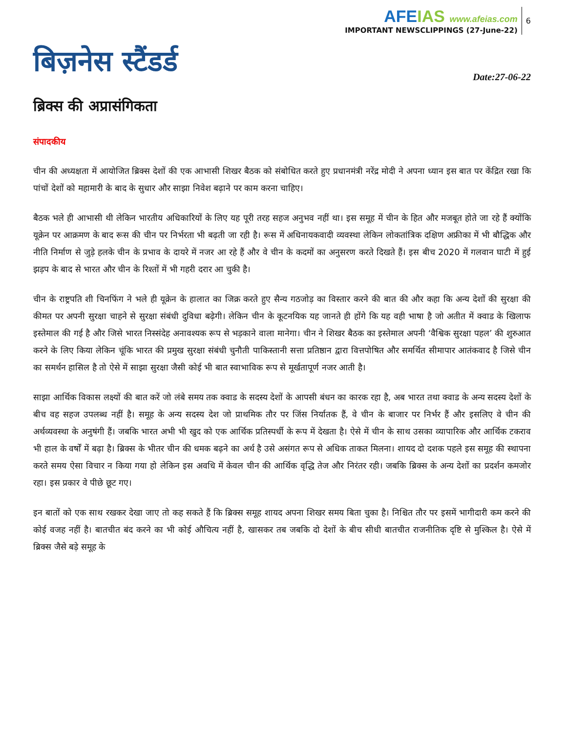AFEIAS www.afeias.com
IMPORTANT NEWSCLIPPINGS (27-June-22)
6
बिज़नेस स्टैंडर्ड
Date:27-06-22
ब्रिक्स की अप्रासंगिकता
संपादकीय
चीन की अध्यक्षता में आयोजित ब्रिक्स देशों की एक आभासी शिखर बैठक को संबोधित करते हुए प्रधानमंत्री नरेंद्र मोदी ने अपना ध्यान इस बात पर केंद्रित रखा कि पांचों देशों को महामारी के बाद के सुधार और साझा निवेश बढ़ाने पर काम करना चाहिए।
बैठक भले ही आभासी थी लेकिन भारतीय अधिकारियों के लिए यह पूरी तरह सहज अनुभव नहीं था। इस समूह में चीन के हित और मजबूत होते जा रहे हैं क्योंकि यूक्रेन पर आक्रमण के बाद रूस की चीन पर निर्भरता भी बढ़ती जा रही है। रूस में अधिनायकवादी व्यवस्था लेकिन लोकतांत्रिक दक्षिण अफ्रीका में भी बौद्धिक और नीति निर्माण से जुड़े हलके चीन के प्रभाव के दायरे में नजर आ रहे हैं और वे चीन के कदमों का अनुसरण करते दिखते हैं। इस बीच 2020 में गलवान घाटी में हुई झड़प के बाद से भारत और चीन के रिश्तों में भी गहरी दरार आ चुकी है।
चीन के राष्ट्रपति शी चिनफिंग ने भले ही यूक्रेन के हालात का जिक्र करते हुए सैन्य गठजोड़ का विस्तार करने की बात की और कहा कि अन्य देशों की सुरक्षा की कीमत पर अपनी सुरक्षा चाहने से सुरक्षा संबंधी दुविधा बढ़ेगी। लेकिन चीन के कूटनयिक यह जानते ही होंगे कि यह वही भाषा है जो अतीत में क्वाड के खिलाफ इस्तेमाल की गई है और जिसे भारत निस्संदेह अनावश्यक रूप से भड़काने वाला मानेगा। चीन ने शिखर बैठक का इस्तेमाल अपनी ‘वैश्विक सुरक्षा पहल’ की शुरुआत करने के लिए किया लेकिन चूंकि भारत की प्रमुख सुरक्षा संबंधी चुनौती पाकिस्तानी सत्ता प्रतिष्ठान द्वारा वित्तपोषित और समर्थित सीमापार आतंकवाद है जिसे चीन का समर्थन हासिल है तो ऐसे में साझा सुरक्षा जैसी कोई भी बात स्वाभाविक रूप से मूर्खतापूर्ण नजर आती है।
साझा आर्थिक विकास लक्ष्यों की बात करें जो लंबे समय तक क्वाड के सदस्य देशों के आपसी बंधन का कारक रहा है, अब भारत तथा क्वाड के अन्य सदस्य देशों के बीच वह सहज उपलब्ध नहीं है। समूह के अन्य सदस्य देश जो प्राथमिक तौर पर जिंस निर्यातक हैं, वे चीन के बाजार पर निर्भर हैं और इसलिए वे चीन की अर्थव्यवस्था के अनुषंगी हैं। जबकि भारत अभी भी खुद को एक आर्थिक प्रतिस्पर्धी के रूप में देखता है। ऐसे में चीन के साथ उसका व्यापारिक और आर्थिक टकराव भी हाल के वर्षों में बढ़ा है। ब्रिक्स के भीतर चीन की धमक बढ़ने का अर्थ है उसे असंगत रूप से अधिक ताकत मिलना। शायद दो दशक पहले इस समूह की स्थापना करते समय ऐसा विचार न किया गया हो लेकिन इस अवधि में केवल चीन की आर्थिक वृद्धि तेज और निरंतर रही। जबकि ब्रिक्स के अन्य देशों का प्रदर्शन कमजोर रहा। इस प्रकार वे पीछे छूट गए।
इन बातों को एक साथ रखकर देखा जाए तो कह सकते हैं कि ब्रिक्स समूह शायद अपना शिखर समय बिता चुका है। निश्चित तौर पर इसमें भागीदारी कम करने की कोई वजह नहीं है। बातचीत बंद करने का भी कोई औचित्य नहीं है, खासकर तब जबकि दो देशों के बीच सीधी बातचीत राजनीतिक दृष्टि से मुश्किल है। ऐसे में ब्रिक्स जैसे बड़े समूह के